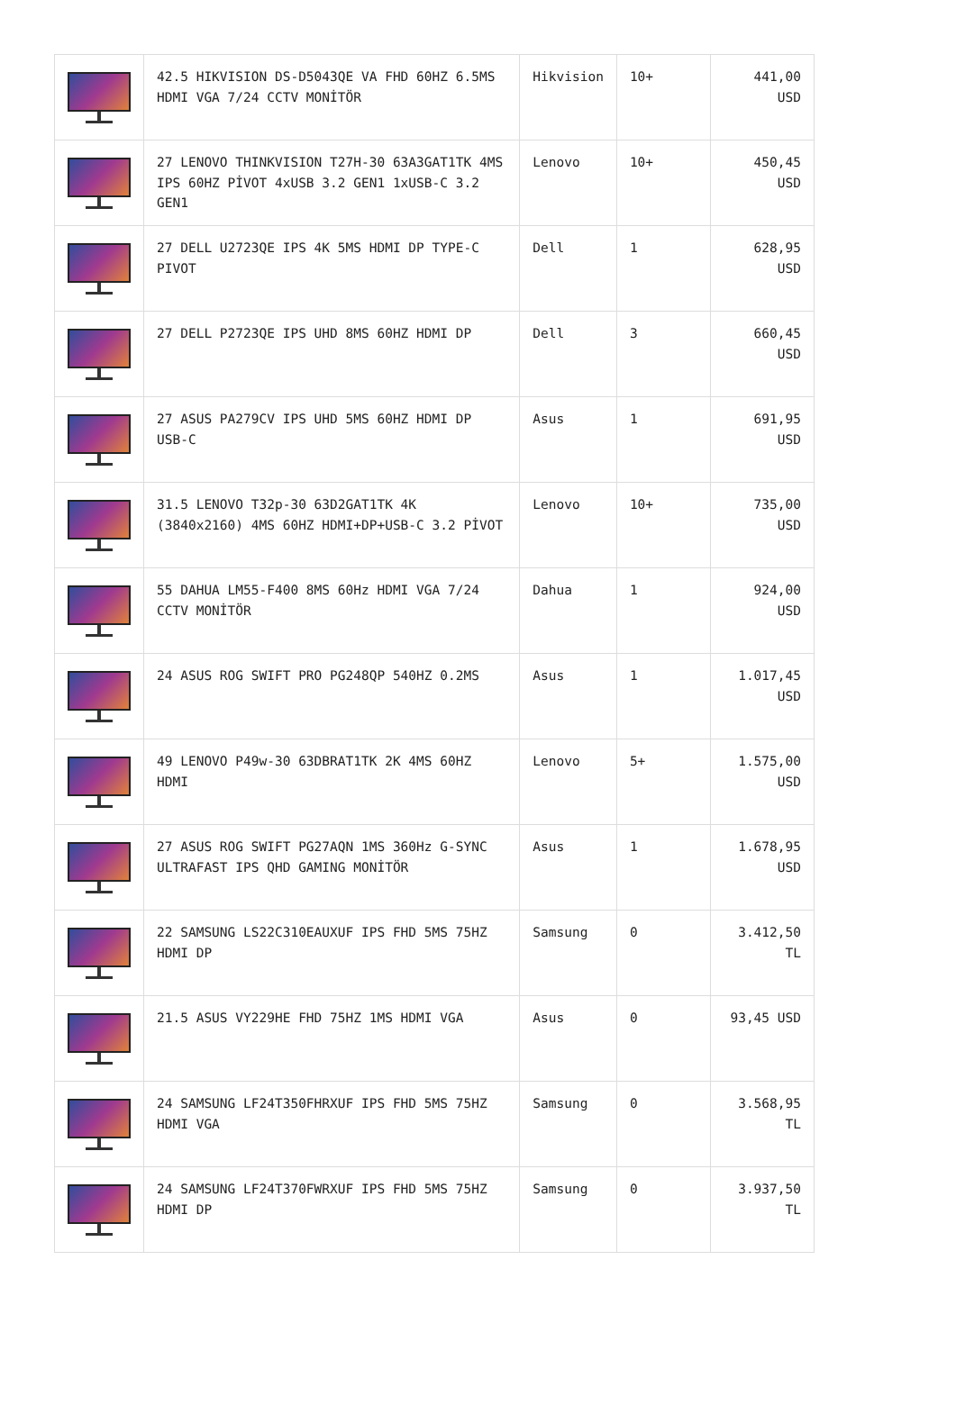| | 42.5 HIKVISION DS-D5043QE VA FHD 60HZ 6.5MS HDMI VGA 7/24 CCTV MONİTÖR | Hikvision | 10+ | 441,00 USD |
| | 27 LENOVO THINKVISION T27H-30 63A3GAT1TK 4MS IPS 60HZ PİVOT 4xUSB 3.2 GEN1 1xUSB-C 3.2 GEN1 | Lenovo | 10+ | 450,45 USD |
| | 27 DELL U2723QE IPS 4K 5MS HDMI DP TYPE-C PIVOT | Dell | 1 | 628,95 USD |
| | 27 DELL P2723QE IPS UHD 8MS 60HZ HDMI DP | Dell | 3 | 660,45 USD |
| | 27 ASUS PA279CV IPS UHD 5MS 60HZ HDMI DP USB-C | Asus | 1 | 691,95 USD |
| | 31.5 LENOVO T32p-30 63D2GAT1TK 4K (3840x2160) 4MS 60HZ HDMI+DP+USB-C 3.2 PİVOT | Lenovo | 10+ | 735,00 USD |
| | 55 DAHUA LM55-F400 8MS 60Hz HDMI VGA 7/24 CCTV MONİTÖR | Dahua | 1 | 924,00 USD |
| | 24 ASUS ROG SWIFT PRO PG248QP 540HZ 0.2MS | Asus | 1 | 1.017,45 USD |
| | 49 LENOVO P49w-30 63DBRAT1TK 2K 4MS 60HZ HDMI | Lenovo | 5+ | 1.575,00 USD |
| | 27 ASUS ROG SWIFT PG27AQN 1MS 360Hz G-SYNC ULTRAFAST IPS QHD GAMING MONİTÖR | Asus | 1 | 1.678,95 USD |
| | 22 SAMSUNG LS22C310EAUXUF IPS FHD 5MS 75HZ HDMI DP | Samsung | 0 | 3.412,50 TL |
| | 21.5 ASUS VY229HE FHD 75HZ 1MS HDMI VGA | Asus | 0 | 93,45 USD |
| | 24 SAMSUNG LF24T350FHRXUF IPS FHD 5MS 75HZ HDMI VGA | Samsung | 0 | 3.568,95 TL |
| | 24 SAMSUNG LF24T370FWRXUF IPS FHD 5MS 75HZ HDMI DP | Samsung | 0 | 3.937,50 TL |